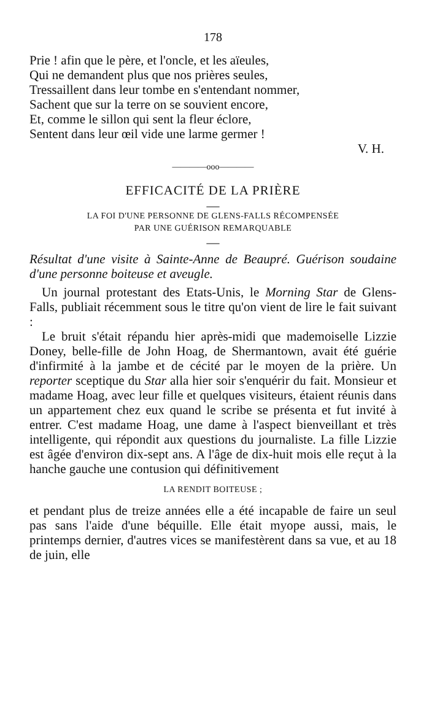178
Prie ! afin que le père, et l'oncle, et les aïeules,
Qui ne demandent plus que nos prières seules,
Tressaillent dans leur tombe en s'entendant nommer,
Sachent que sur la terre on se souvient encore,
Et, comme le sillon qui sent la fleur éclore,
Sentent dans leur œil vide une larme germer !
V. H.
————ooo————
EFFICACITÉ DE LA PRIÈRE
—
LA FOI D'UNE PERSONNE DE GLENS-FALLS RÉCOMPENSÉE
PAR UNE GUÉRISON REMARQUABLE
—
Résultat d'une visite à Sainte-Anne de Beaupré. Guérison soudaine d'une personne boiteuse et aveugle.
Un journal protestant des Etats-Unis, le Morning Star de Glens-Falls, publiait récemment sous le titre qu'on vient de lire le fait suivant :
Le bruit s'était répandu hier après-midi que mademoiselle Lizzie Doney, belle-fille de John Hoag, de Shermantown, avait été guérie d'infirmité à la jambe et de cécité par le moyen de la prière. Un reporter sceptique du Star alla hier soir s'enquérir du fait. Monsieur et madame Hoag, avec leur fille et quelques visiteurs, étaient réunis dans un appartement chez eux quand le scribe se présenta et fut invité à entrer. C'est madame Hoag, une dame à l'aspect bienveillant et très intelligente, qui répondit aux questions du journaliste. La fille Lizzie est âgée d'environ dix-sept ans. A l'âge de dix-huit mois elle reçut à la hanche gauche une contusion qui définitivement
LA RENDIT BOITEUSE ;
et pendant plus de treize années elle a été incapable de faire un seul pas sans l'aide d'une béquille. Elle était myope aussi, mais, le printemps dernier, d'autres vices se manifestèrent dans sa vue, et au 18 de juin, elle